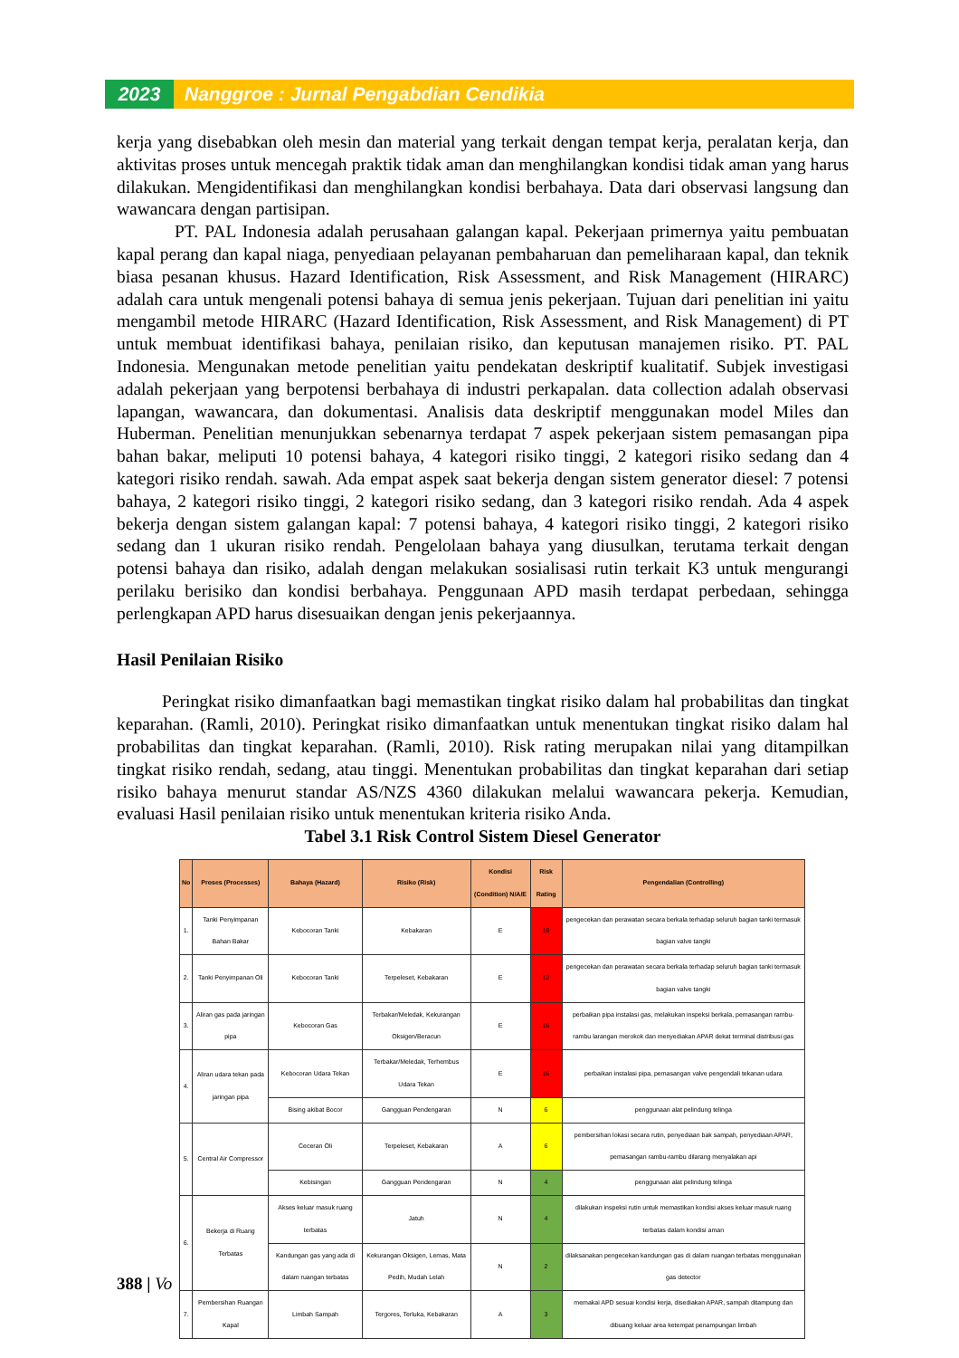2023 Nanggroe : Jurnal Pengabdian Cendikia
kerja yang disebabkan oleh mesin dan material yang terkait dengan tempat kerja, peralatan kerja, dan aktivitas proses untuk mencegah praktik tidak aman dan menghilangkan kondisi tidak aman yang harus dilakukan. Mengidentifikasi dan menghilangkan kondisi berbahaya. Data dari observasi langsung dan wawancara dengan partisipan.
PT. PAL Indonesia adalah perusahaan galangan kapal. Pekerjaan primernya yaitu pembuatan kapal perang dan kapal niaga, penyediaan pelayanan pembaharuan dan pemeliharaan kapal, dan teknik biasa pesanan khusus. Hazard Identification, Risk Assessment, and Risk Management (HIRARC) adalah cara untuk mengenali potensi bahaya di semua jenis pekerjaan. Tujuan dari penelitian ini yaitu mengambil metode HIRARC (Hazard Identification, Risk Assessment, and Risk Management) di PT untuk membuat identifikasi bahaya, penilaian risiko, dan keputusan manajemen risiko. PT. PAL Indonesia. Mengunakan metode penelitian yaitu pendekatan deskriptif kualitatif. Subjek investigasi adalah pekerjaan yang berpotensi berbahaya di industri perkapalan. data collection adalah observasi lapangan, wawancara, dan dokumentasi. Analisis data deskriptif menggunakan model Miles dan Huberman. Penelitian menunjukkan sebenarnya terdapat 7 aspek pekerjaan sistem pemasangan pipa bahan bakar, meliputi 10 potensi bahaya, 4 kategori risiko tinggi, 2 kategori risiko sedang dan 4 kategori risiko rendah. sawah. Ada empat aspek saat bekerja dengan sistem generator diesel: 7 potensi bahaya, 2 kategori risiko tinggi, 2 kategori risiko sedang, dan 3 kategori risiko rendah. Ada 4 aspek bekerja dengan sistem galangan kapal: 7 potensi bahaya, 4 kategori risiko tinggi, 2 kategori risiko sedang dan 1 ukuran risiko rendah. Pengelolaan bahaya yang diusulkan, terutama terkait dengan potensi bahaya dan risiko, adalah dengan melakukan sosialisasi rutin terkait K3 untuk mengurangi perilaku berisiko dan kondisi berbahaya. Penggunaan APD masih terdapat perbedaan, sehingga perlengkapan APD harus disesuaikan dengan jenis pekerjaannya.
Hasil Penilaian Risiko
Peringkat risiko dimanfaatkan bagi memastikan tingkat risiko dalam hal probabilitas dan tingkat keparahan. (Ramli, 2010). Peringkat risiko dimanfaatkan untuk menentukan tingkat risiko dalam hal probabilitas dan tingkat keparahan. (Ramli, 2010). Risk rating merupakan nilai yang ditampilkan tingkat risiko rendah, sedang, atau tinggi. Menentukan probabilitas dan tingkat keparahan dari setiap risiko bahaya menurut standar AS/NZS 4360 dilakukan melalui wawancara pekerja. Kemudian, evaluasi Hasil penilaian risiko untuk menentukan kriteria risiko Anda.
Tabel 3.1 Risk Control Sistem Diesel Generator
| No | Proses (Processes) | Bahaya (Hazard) | Risiko (Risk) | Kondisi (Condition) N/A/E | Risk Rating | Pengendalian (Controlling) |
| --- | --- | --- | --- | --- | --- | --- |
| 1. | Tanki Penyimpanan Bahan Bakar | Kebocoran Tanki | Kebakaran | E | 16 | pengecekan dan perawatan secara berkala terhadap seluruh bagian tanki termasuk bagian valve tangki |
| 2. | Tanki Penyimpanan Oli | Kebocoran Tanki | Terpeleset, Kebakaran | E | 12 | pengecekan dan perawatan secara berkala terhadap seluruh bagian tanki termasuk bagian valve tangki |
| 3. | Aliran gas pada jaringan pipa | Kebocoran Gas | Terbakar/Meledak, Kekurangan Oksigen/Beracun | E | 16 | perbaikan pipa instalasi gas, melakukan inspeksi berkala, pemasangan rambu-rambu larangan merokok dan menyediakan APAR dekat terminal distribusi gas |
| 4. | Aliran udara tekan pada jaringan pipa | Kebocoran Udara Tekan | Terbakar/Meledak, Terhembus Udara Tekan | E | 16 | perbaikan instalasi pipa, pemasangan valve pengendali tekanan udara |
| | | Bising akibat Bocor | Gangguan Pendengaran | N | 6 | penggunaan alat pelindung telinga |
| 5. | Central Air Compressor | Ceceran Oli | Terpeleset, Kebakaran | A | 6 | pembersihan lokasi secara rutin, penyediaan bak sampah, penyediaan APAR, pemasangan rambu-rambu dilarang menyalakan api |
| | | Kebisingan | Gangguan Pendengaran | N | 4 | penggunaan alat pelindung telinga |
| 6. | Bekerja di Ruang Terbatas | Akses keluar masuk ruang terbatas | Jatuh | N | 4 | dilakukan inspeksi rutin untuk memastikan kondisi akses keluar masuk ruang terbatas dalam kondisi aman |
| | | Kandungan gas yang ada di dalam ruangan terbatas | Kekurangan Oksigen, Lemas, Mata Pedih, Mudah Lelah | N | 2 | dilaksanakan pengecekan kandungan gas di dalam ruangan terbatas menggunakan gas detector |
| 7. | Pembersihan Ruangan Kapal | Limbah Sampah | Tergores, Terluka, Kebakaran | A | 3 | memakai APD sesuai kondisi kerja, disediakan APAR, sampah ditampung dan dibuang keluar area ketempat penampungan limbah |
388 | Vo